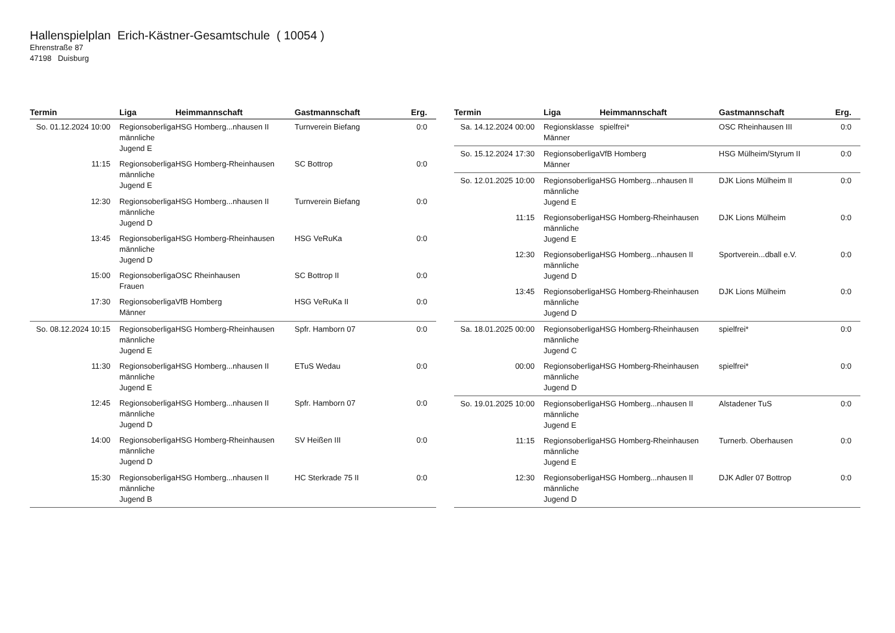Hallenspielplan Erich-Kästner-Gesamtschule ( 10054 )
Ehrenstraße 87
47198 Duisburg
| Termin | Liga | Heimmannschaft | Gastmannschaft | Erg. |
| --- | --- | --- | --- | --- |
| So. 01.12.2024 10:00 | Regionsoberliga männliche Jugend E | HSG Homberg...nhausen II | Turnverein Biefang | 0:0 |
| 11:15 | Regionsoberliga männliche Jugend E | HSG Homberg-Rheinhausen | SC Bottrop | 0:0 |
| 12:30 | Regionsoberliga männliche Jugend D | HSG Homberg...nhausen II | Turnverein Biefang | 0:0 |
| 13:45 | Regionsoberliga männliche Jugend D | HSG Homberg-Rheinhausen | HSG VeRuKa | 0:0 |
| 15:00 | Regionsoberliga Frauen | OSC Rheinhausen | SC Bottrop II | 0:0 |
| 17:30 | Regionsoberliga Männer | VfB Homberg | HSG VeRuKa II | 0:0 |
| So. 08.12.2024 10:15 | Regionsoberliga männliche Jugend E | HSG Homberg-Rheinhausen | Spfr. Hamborn 07 | 0:0 |
| 11:30 | Regionsoberliga männliche Jugend E | HSG Homberg...nhausen II | ETuS Wedau | 0:0 |
| 12:45 | Regionsoberliga männliche Jugend D | HSG Homberg...nhausen II | Spfr. Hamborn 07 | 0:0 |
| 14:00 | Regionsoberliga männliche Jugend D | HSG Homberg-Rheinhausen | SV Heißen III | 0:0 |
| 15:30 | Regionsoberliga männliche Jugend B | HSG Homberg...nhausen II | HC Sterkrade 75 II | 0:0 |
| Termin | Liga | Heimmannschaft | Gastmannschaft | Erg. |
| --- | --- | --- | --- | --- |
| Sa. 14.12.2024 00:00 | Regionsklasse Männer | spielfrei* | OSC Rheinhausen III | 0:0 |
| So. 15.12.2024 17:30 | Regionsoberliga Männer | VfB Homberg | HSG Mülheim/Styrum II | 0:0 |
| So. 12.01.2025 10:00 | Regionsoberliga männliche Jugend E | HSG Homberg...nhausen II | DJK Lions Mülheim II | 0:0 |
| 11:15 | Regionsoberliga männliche Jugend E | HSG Homberg-Rheinhausen | DJK Lions Mülheim | 0:0 |
| 12:30 | Regionsoberliga männliche Jugend D | HSG Homberg...nhausen II | Sportverein...dball e.V. | 0:0 |
| 13:45 | Regionsoberliga männliche Jugend D | HSG Homberg-Rheinhausen | DJK Lions Mülheim | 0:0 |
| Sa. 18.01.2025 00:00 | Regionsoberliga männliche Jugend C | HSG Homberg-Rheinhausen | spielfrei* | 0:0 |
| 00:00 | Regionsoberliga männliche Jugend D | HSG Homberg-Rheinhausen | spielfrei* | 0:0 |
| So. 19.01.2025 10:00 | Regionsoberliga männliche Jugend E | HSG Homberg...nhausen II | Alstadener TuS | 0:0 |
| 11:15 | Regionsoberliga männliche Jugend E | HSG Homberg-Rheinhausen | Turnerb. Oberhausen | 0:0 |
| 12:30 | Regionsoberliga männliche Jugend D | HSG Homberg...nhausen II | DJK Adler 07 Bottrop | 0:0 |